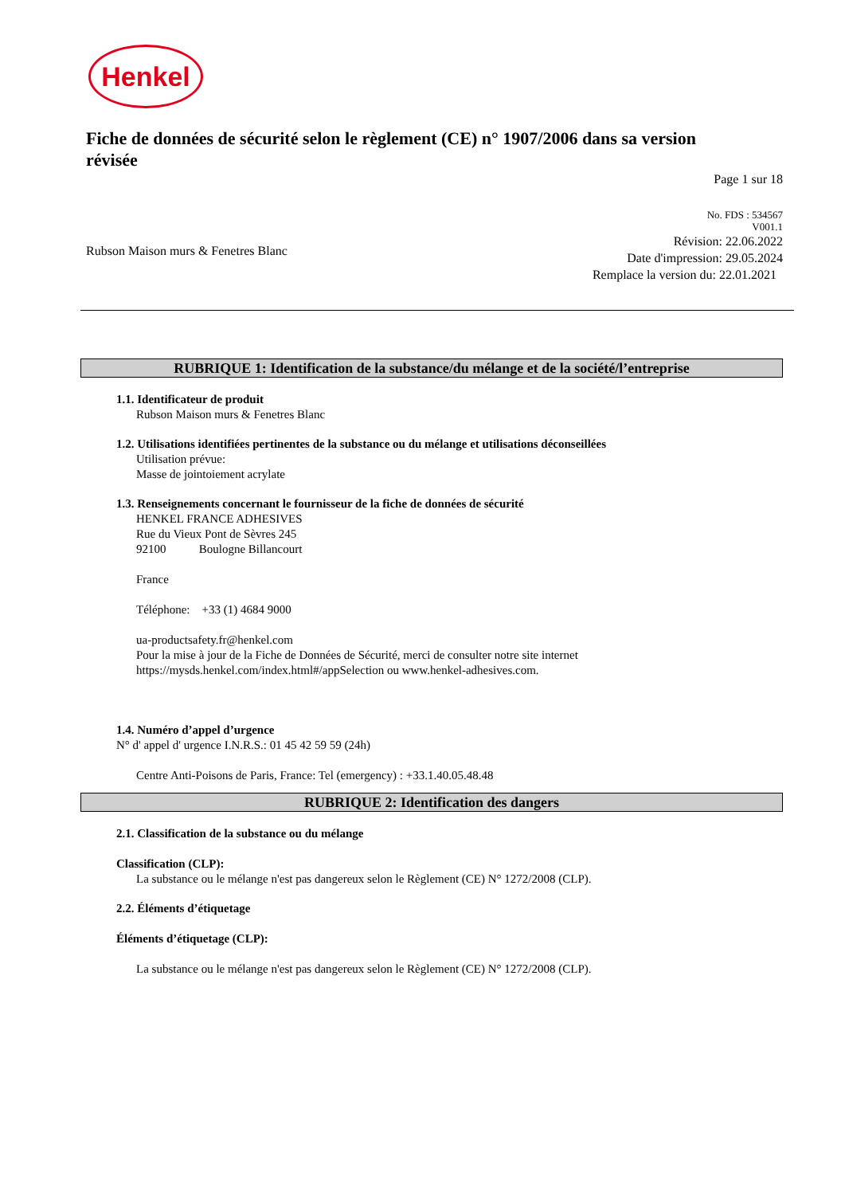Henkel
Fiche de données de sécurité selon le règlement (CE) n° 1907/2006 dans sa version révisée
Page 1 sur 18
Rubson Maison murs & Fenetres Blanc
No. FDS : 534567
V001.1
Révision: 22.06.2022
Date d'impression: 29.05.2024
Remplace la version du: 22.01.2021
RUBRIQUE 1: Identification de la substance/du mélange et de la société/l’entreprise
1.1. Identificateur de produit
Rubson Maison murs & Fenetres Blanc
1.2. Utilisations identifiées pertinentes de la substance ou du mélange et utilisations déconseillées
Utilisation prévue:
Masse de jointoiement acrylate
1.3. Renseignements concernant le fournisseur de la fiche de données de sécurité
HENKEL FRANCE ADHESIVES
Rue du Vieux Pont de Sèvres 245
92100 Boulogne Billancourt
France
Téléphone: +33 (1) 4684 9000
ua-productsafety.fr@henkel.com
Pour la mise à jour de la Fiche de Données de Sécurité, merci de consulter notre site internet
https://mysds.henkel.com/index.html#/appSelection ou www.henkel-adhesives.com.
1.4. Numéro d’appel d’urgence
N° d' appel d' urgence I.N.R.S.: 01 45 42 59 59 (24h)
Centre Anti-Poisons de Paris, France: Tel (emergency) : +33.1.40.05.48.48
RUBRIQUE 2: Identification des dangers
2.1. Classification de la substance ou du mélange
Classification (CLP):
La substance ou le mélange n'est pas dangereux selon le Règlement (CE) N° 1272/2008 (CLP).
2.2. Éléments d’étiquetage
Éléments d’étiquetage (CLP):
La substance ou le mélange n'est pas dangereux selon le Règlement (CE) N° 1272/2008 (CLP).